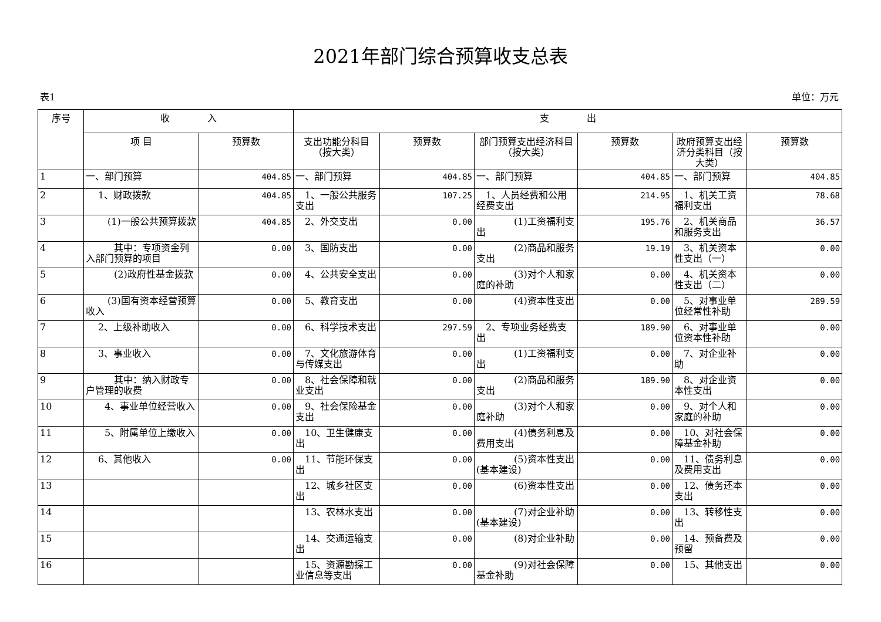2021年部门综合预算收支总表
表1 单位：万元
| 序号 | 收 入 | | 支 出 | | | | | |
| --- | --- | --- | --- | --- | --- | --- | --- | --- |
| | 项 目 | 预算数 | 支出功能分科目（按大类） | 预算数 | 部门预算支出经济科目（按大类） | 预算数 | 政府预算支出经济分类科目（按大类） | 预算数 |
| 1 | 一、部门预算 | 404.85 | 一、部门预算 | 404.85 | 一、部门预算 | 404.85 | 一、部门预算 | 404.85 |
| 2 | 1、财政拨款 | 404.85 | 1、一般公共服务支出 | 107.25 | 1、人员经费和公用经费支出 | 214.95 | 1、机关工资福利支出 | 78.68 |
| 3 | (1)一般公共预算拨款 | 404.85 | 2、外交支出 | 0.00 | (1)工资福利支出 | 195.76 | 2、机关商品和服务支出 | 36.57 |
| 4 | 其中：专项资金列入部门预算的项目 | 0.00 | 3、国防支出 | 0.00 | (2)商品和服务支出 | 19.19 | 3、机关资本性支出（一） | 0.00 |
| 5 | (2)政府性基金拨款 | 0.00 | 4、公共安全支出 | 0.00 | (3)对个人和家庭的补助 | 0.00 | 4、机关资本性支出（二） | 0.00 |
| 6 | (3)国有资本经营预算收入 | 0.00 | 5、教育支出 | 0.00 | (4)资本性支出 | 0.00 | 5、对事业单位经常性补助 | 289.59 |
| 7 | 2、上级补助收入 | 0.00 | 6、科学技术支出 | 297.59 | 2、专项业务经费支出 | 189.90 | 6、对事业单位资本性补助 | 0.00 |
| 8 | 3、事业收入 | 0.00 | 7、文化旅游体育与传媒支出 | 0.00 | (1)工资福利支出 | 0.00 | 7、对企业补助 | 0.00 |
| 9 | 其中：纳入财政专户管理的收费 | 0.00 | 8、社会保障和就业支出 | 0.00 | (2)商品和服务支出 | 189.90 | 8、对企业资本性支出 | 0.00 |
| 10 | 4、事业单位经营收入 | 0.00 | 9、社会保险基金支出 | 0.00 | (3)对个人和家庭补助 | 0.00 | 9、对个人和家庭的补助 | 0.00 |
| 11 | 5、附属单位上缴收入 | 0.00 | 10、卫生健康支出 | 0.00 | (4)债务利息及费用支出 | 0.00 | 10、对社会保障基金补助 | 0.00 |
| 12 | 6、其他收入 | 0.00 | 11、节能环保支出 | 0.00 | (5)资本性支出(基本建设) | 0.00 | 11、债务利息及费用支出 | 0.00 |
| 13 | | | 12、城乡社区支出 | 0.00 | (6)资本性支出 | 0.00 | 12、债务还本支出 | 0.00 |
| 14 | | | 13、农林水支出 | 0.00 | (7)对企业补助(基本建设) | 0.00 | 13、转移性支出 | 0.00 |
| 15 | | | 14、交通运输支出 | 0.00 | (8)对企业补助 | 0.00 | 14、预备费及预留 | 0.00 |
| 16 | | | 15、资源勘探工业信息等支出 | 0.00 | (9)对社会保障基金补助 | 0.00 | 15、其他支出 | 0.00 |